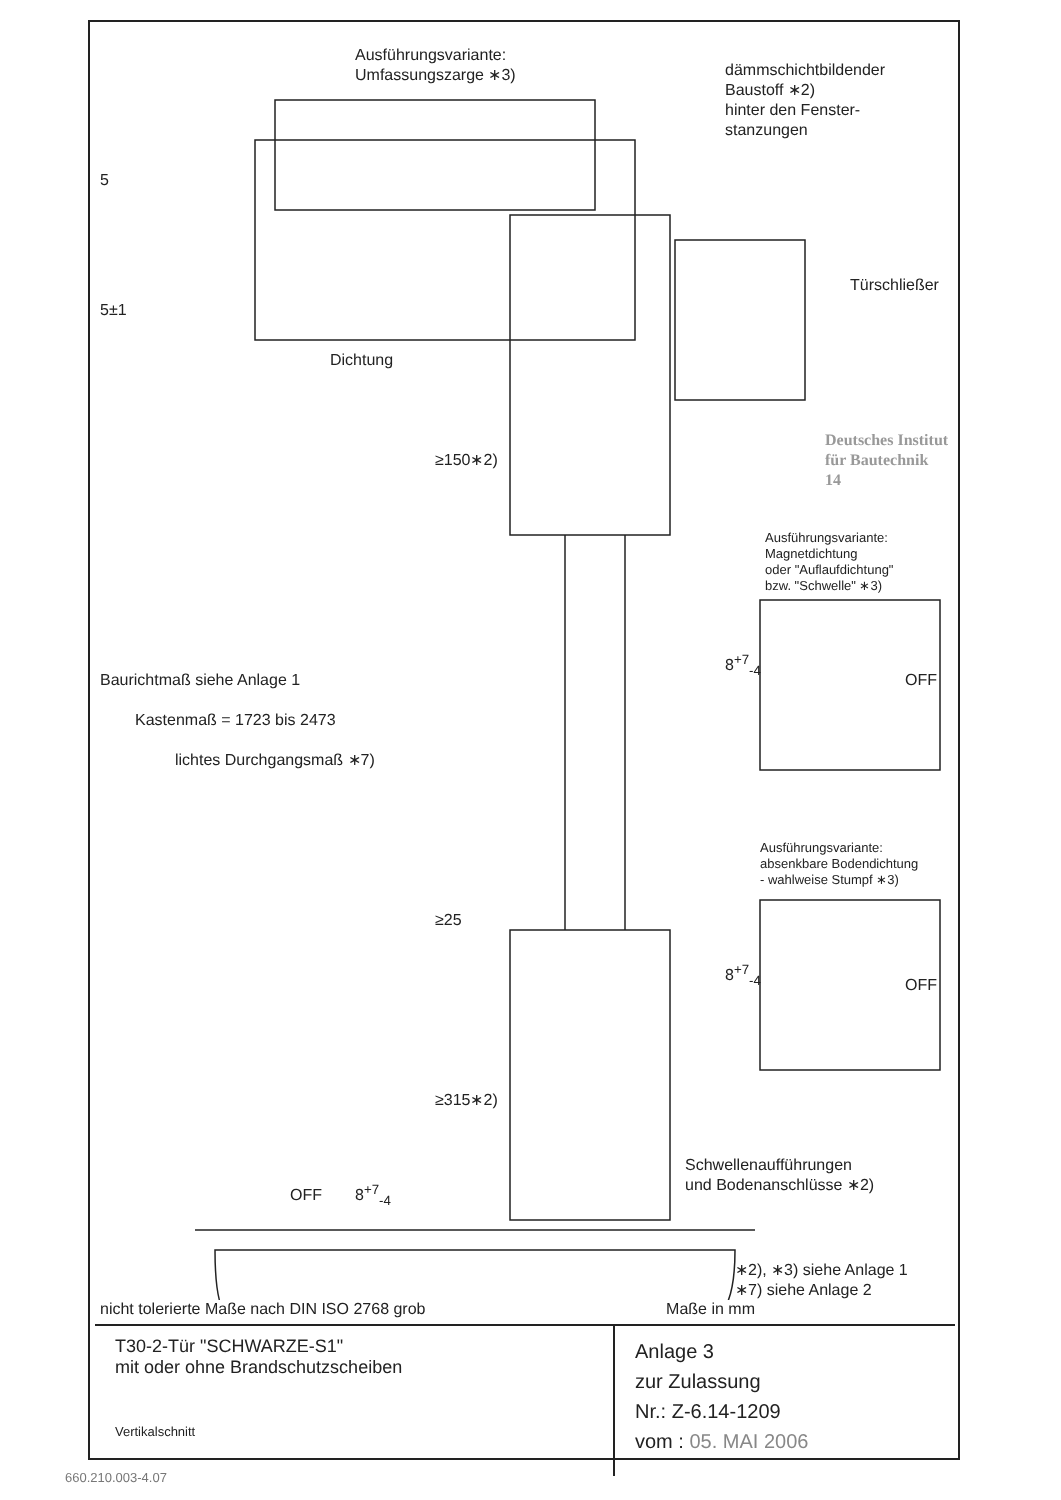Ausführungsvariante:
Umfassungszarge ∗3)
dämmschichtbildender
Baustoff ∗2)
hinter den Fenster-
stanzungen
5
Türschließer
Deutsches Institut
für Bautechnik
14
5±1
Dichtung
≥150∗2)
Ausführungsvariante:
Magnetdichtung
oder "Auflaufdichtung"
bzw. "Schwelle" ∗3)
Baurichtmaß siehe Anlage 1
Kastenmaß = 1723 bis 2473
lichtes Durchgangsmaß ∗7)
8<sup>+7</sup><sub>-4</sub>
OFF
Ausführungsvariante:
absenkbare Bodendichtung
- wahlweise Stumpf ∗3)
≥25
8<sup>+7</sup><sub>-4</sub>
OFF
≥315∗2)
Schwellenaufführungen
und Bodenanschlüsse ∗2)
OFF 8<sup>+7</sup><sub>-4</sub>
∗2), ∗3) siehe Anlage 1
∗7) siehe Anlage 2
nicht tolerierte Maße nach DIN ISO 2768 grob Maße in mm
T30-2-Tür "SCHWARZE-S1"
mit oder ohne Brandschutzscheiben
Vertikalschnitt
Anlage 3
zur Zulassung
Nr.: Z-6.14-1209
vom : 05. MAI 2006
660.210.003-4.07